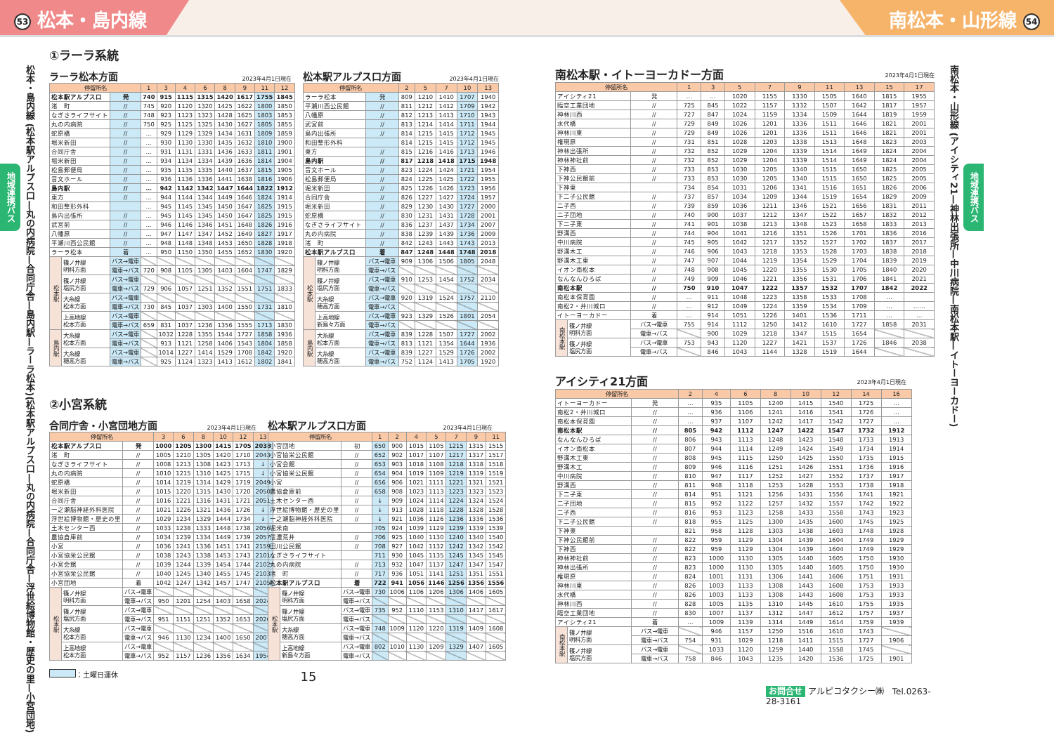53 松本・島内線 南松本・山形線 54
地域連携バス
松本・島内線 (松本駅アルプス口—丸の内病院—合同庁舎—島内駅—ラーラ松本)(松本駅アルプス口—丸の内病院—合同庁舎—浮世絵博物館・歴史の里—小宮団地)
①ラーラ系統
ラーラ松本方面
2023年4月1日現在
| 停留所名 | | | 1 | 3 | 4 | 6 | 8 | 9 | 11 | 12 |
| --- | --- | --- | --- | --- | --- | --- | --- | --- | --- | --- |
| 松本駅アルプス口 | | 発 | 740 | 915 | 1115 | 1315 | 1420 | 1617 | 1755 | 1845 |
| 渚 町 | | // | 745 | 920 | 1120 | 1320 | 1425 | 1622 | 1800 | 1850 |
| なぎさライフサイト | | // | 748 | 923 | 1123 | 1323 | 1428 | 1625 | 1803 | 1853 |
| 丸の内病院 | | // | 750 | 925 | 1125 | 1325 | 1430 | 1627 | 1805 | 1855 |
| 蛇原橋 | | // | … | 929 | 1129 | 1329 | 1434 | 1631 | 1809 | 1859 |
| 堀米新田 | | // | … | 930 | 1130 | 1330 | 1435 | 1632 | 1810 | 1900 |
| 合同庁舎 | | // | … | 931 | 1131 | 1331 | 1436 | 1633 | 1811 | 1901 |
| 堀米新田 | | // | … | 934 | 1134 | 1334 | 1439 | 1636 | 1814 | 1904 |
| 松島郵便局 | | // | … | 935 | 1135 | 1335 | 1440 | 1637 | 1815 | 1905 |
| 音文ホール | | // | … | 936 | 1136 | 1336 | 1441 | 1638 | 1816 | 1906 |
| 島内駅 | | // | … | 942 | 1142 | 1342 | 1447 | 1644 | 1822 | 1912 |
| 東方 | | // | … | 944 | 1144 | 1344 | 1449 | 1646 | 1824 | 1914 |
| 和田整形外科 | | | … | 945 | 1145 | 1345 | 1450 | 1647 | 1825 | 1915 |
| 島内出張所 | | // | … | 945 | 1145 | 1345 | 1450 | 1647 | 1825 | 1915 |
| 武宮前 | | // | … | 946 | 1146 | 1346 | 1451 | 1648 | 1826 | 1916 |
| 八幡原 | | // | … | 947 | 1147 | 1347 | 1452 | 1649 | 1827 | 1917 |
| 平瀬川西公民館 | | // | … | 948 | 1148 | 1348 | 1453 | 1650 | 1828 | 1918 |
| ラーラ松本 | | 着 | … | 950 | 1150 | 1350 | 1455 | 1652 | 1830 | 1920 |
| 松本駅 | 篠ノ井線 明科方面 | バス→電車 | | | | | | | | |
| | | 電車→バス | 720 | 908 | 1105 | 1305 | 1403 | 1604 | 1747 | 1829 |
| | 篠ノ井線 塩尻方面 | バス→電車 | | | | | | | | |
| | | 電車→バス | 729 | 906 | 1057 | 1251 | 1352 | 1551 | 1751 | 1833 |
| | 大糸線 松本方面 | バス→電車 | | | | | | | | |
| | | 電車→バス | 730 | 845 | 1037 | 1303 | 1400 | 1550 | 1731 | 1810 |
| | 上高地線 松本方面 | バス→電車 | | | | | | | | |
| | | 電車→バス | 659 | 831 | 1037 | 1236 | 1356 | 1555 | 1713 | 1830 |
| 島内駅 | 大糸線 松本方面 | バス→電車 | | 1032 | 1228 | 1355 | 1544 | 1727 | 1858 | 1936 |
| | | 電車→バス | | 913 | 1121 | 1258 | 1406 | 1543 | 1804 | 1858 |
| | 大糸線 穂高方面 | バス→電車 | | 1014 | 1227 | 1414 | 1529 | 1708 | 1842 | 1920 |
| | | 電車→バス | | 925 | 1124 | 1323 | 1413 | 1612 | 1802 | 1841 |
松本駅アルプス口方面
2023年4月1日現在
| 停留所名 | | | 2 | 5 | 7 | 10 | 13 |
| --- | --- | --- | --- | --- | --- | --- | --- |
| ラーラ松本 | | 発 | 809 | 1210 | 1410 | 1707 | 1940 |
| 平瀬川西公民館 | | // | 811 | 1212 | 1412 | 1709 | 1942 |
| 八幡原 | | // | 812 | 1213 | 1413 | 1710 | 1943 |
| 武宮前 | | // | 813 | 1214 | 1414 | 1711 | 1944 |
| 島内出張所 | | // | 814 | 1215 | 1415 | 1712 | 1945 |
| 和田整形外科 | | | 814 | 1215 | 1415 | 1712 | 1945 |
| 東方 | | // | 815 | 1216 | 1416 | 1713 | 1946 |
| 島内駅 | | // | 817 | 1218 | 1418 | 1715 | 1948 |
| 音文ホール | | // | 823 | 1224 | 1424 | 1721 | 1954 |
| 松島郵便局 | | // | 824 | 1225 | 1425 | 1722 | 1955 |
| 堀米新田 | | // | 825 | 1226 | 1426 | 1723 | 1956 |
| 合同庁舎 | | // | 826 | 1227 | 1427 | 1724 | 1957 |
| 堀米新田 | | // | 829 | 1230 | 1430 | 1727 | 2000 |
| 蛇原橋 | | // | 830 | 1231 | 1431 | 1728 | 2001 |
| なぎさライフサイト | | // | 836 | 1237 | 1437 | 1734 | 2007 |
| 丸の内病院 | | // | 838 | 1239 | 1439 | 1736 | 2009 |
| 渚 町 | | // | 842 | 1243 | 1443 | 1743 | 2013 |
| 松本駅アルプス口 | | 着 | 847 | 1248 | 1448 | 1748 | 2018 |
| 松本駅 | 篠ノ井線 明科方面 | バス→電車 | 909 | 1306 | 1506 | 1805 | 2048 |
| | | 電車→バス | | | | | |
| | 篠ノ井線 塩尻方面 | バス→電車 | 910 | 1253 | 1454 | 1752 | 2034 |
| | | 電車→バス | | | | | |
| | 大糸線 穂高方面 | バス→電車 | 920 | 1319 | 1524 | 1757 | 2110 |
| | | 電車→バス | | | | | |
| | 上高地線 新島々方面 | バス→電車 | 923 | 1329 | 1526 | 1801 | 2054 |
| | | 電車→バス | | | | | |
| 島内駅 | 大糸線 松本方面 | バス→電車 | 839 | 1228 | 1507 | 1727 | 2002 |
| | | 電車→バス | 813 | 1121 | 1354 | 1644 | 1936 |
| | 大糸線 穂高方面 | バス→電車 | 839 | 1227 | 1529 | 1726 | 2002 |
| | | 電車→バス | 752 | 1124 | 1413 | 1705 | 1920 |
②小宮系統
合同庁舎・小宮団地方面
2023年4月1日現在
| 停留所名 | | | 3 | 6 | 8 | 10 | 12 | 13 |
| --- | --- | --- | --- | --- | --- | --- | --- | --- |
| 松本駅アルプス口 | | 発 | 1000 | 1205 | 1300 | 1415 | 1705 | 2038 |
| 渚 町 | | // | 1005 | 1210 | 1305 | 1420 | 1710 | 2043 |
| なぎさライフサイト | | // | 1008 | 1213 | 1308 | 1423 | 1713 | ↓ |
| 丸の内病院 | | // | 1010 | 1215 | 1310 | 1425 | 1715 | ↓ |
| 蛇原橋 | | // | 1014 | 1219 | 1314 | 1429 | 1719 | 2049 |
| 堀米新田 | | // | 1015 | 1220 | 1315 | 1430 | 1720 | 2050 |
| 合同庁舎 | | // | 1016 | 1221 | 1316 | 1431 | 1721 | 2051 |
| 一之瀬脳神経外科医院 | | // | 1021 | 1226 | 1321 | 1436 | 1726 | ↓ |
| 浮世絵博物館・歴史の里 | | // | 1029 | 1234 | 1329 | 1444 | 1734 | ↓ |
| 土木センター西 | | // | 1033 | 1238 | 1333 | 1448 | 1738 | 2056 |
| 農協倉庫前 | | // | 1034 | 1239 | 1334 | 1449 | 1739 | 2057 |
| 小宮 | | // | 1036 | 1241 | 1336 | 1451 | 1741 | 2159 |
| 小宮協栄公民館 | | // | 1038 | 1243 | 1338 | 1453 | 1743 | 2101 |
| 小宮会館 | | // | 1039 | 1244 | 1339 | 1454 | 1744 | 2102 |
| 小宮協栄公民館 | | // | 1040 | 1245 | 1340 | 1455 | 1745 | 2103 |
| 小宮団地 | | 着 | 1042 | 1247 | 1342 | 1457 | 1747 | 2105 |
| 松本駅 | 篠ノ井線 明科方面 | バス→電車 | | | | | | |
| | | 電車→バス | 950 | 1201 | 1254 | 1403 | 1658 | 2024 |
| | 篠ノ井線 塩尻方面 | バス→電車 | | | | | | |
| | | 電車→バス | 951 | 1151 | 1251 | 1352 | 1653 | 2026 |
| | 大糸線 松本方面 | バス→電車 | | | | | | |
| | | 電車→バス | 946 | 1130 | 1234 | 1400 | 1650 | 2007 |
| | 上高地線 松本方面 | バス→電車 | | | | | | |
| | | 電車→バス | 952 | 1157 | 1236 | 1356 | 1634 | 1954 |
松本駅アルプス口方面
2023年4月1日現在
| 停留所名 | | | 1 | 2 | 4 | 5 | 7 | 9 | 11 |
| --- | --- | --- | --- | --- | --- | --- | --- | --- | --- |
| 小宮団地 | | 初 | 650 | 900 | 1015 | 1105 | 1215 | 1315 | 1515 |
| 小宮協栄公民館 | | // | 652 | 902 | 1017 | 1107 | 1217 | 1317 | 1517 |
| 小宮会館 | | // | 653 | 903 | 1018 | 1108 | 1218 | 1318 | 1518 |
| 小宮協栄公民館 | | // | 654 | 904 | 1019 | 1109 | 1219 | 1319 | 1519 |
| 小宮 | | // | 656 | 906 | 1021 | 1111 | 1221 | 1321 | 1521 |
| 農協倉庫前 | | // | 658 | 908 | 1023 | 1113 | 1223 | 1323 | 1523 |
| 土木センター西 | | // | ↓ | 909 | 1024 | 1114 | 1224 | 1324 | 1524 |
| 浮世絵博物館・歴史の里 | | // | ↓ | 913 | 1028 | 1118 | 1228 | 1328 | 1528 |
| 一之瀬脳神経外科医院 | | // | ↓ | 921 | 1036 | 1126 | 1236 | 1336 | 1536 |
| 堀米南 | | | 705 | 924 | 1039 | 1129 | 1239 | 1339 | 1539 |
| 信濃荒井 | | // | 706 | 925 | 1040 | 1130 | 1240 | 1340 | 1540 |
| 田川公民館 | | // | 708 | 927 | 1042 | 1132 | 1242 | 1342 | 1542 |
| なぎさライフサイト | | | 711 | 930 | 1045 | 1135 | 1245 | 1345 | 1545 |
| 丸の内病院 | | // | 713 | 932 | 1047 | 1137 | 1247 | 1347 | 1547 |
| 渚 町 | | // | 717 | 936 | 1051 | 1141 | 1251 | 1351 | 1551 |
| 松本駅アルプス口 | | 着 | 722 | 941 | 1056 | 1146 | 1256 | 1356 | 1556 |
| 松本駅 | 篠ノ井線 明科方面 | バス→電車 | 730 | 1006 | 1106 | 1206 | 1306 | 1406 | 1605 |
| | | 電車→バス | | | | | | | |
| | 篠ノ井線 塩尻方面 | バス→電車 | 735 | 952 | 1110 | 1153 | 1310 | 1417 | 1617 |
| | | 電車→バス | | | | | | | |
| | 大糸線 穂高方面 | バス→電車 | 748 | 1009 | 1120 | 1220 | 1319 | 1409 | 1608 |
| | | 電車→バス | | | | | | | |
| | 上高地線 新島々方面 | バス→電車 | 802 | 1010 | 1130 | 1209 | 1329 | 1407 | 1605 |
| | | 電車→バス | | | | | | | |
：土曜日運休 15
南松本駅・イトーヨーカドー方面
2023年4月1日現在
| 停留所名 | | | 1 | 3 | 5 | 7 | 9 | 11 | 13 | 15 | 17 |
| --- | --- | --- | --- | --- | --- | --- | --- | --- | --- | --- | --- |
| アイシティ21 | | 発 | … | … | 1020 | 1155 | 1330 | 1505 | 1640 | 1815 | 1955 |
| 臨空工業団地 | | // | 725 | 845 | 1022 | 1157 | 1332 | 1507 | 1642 | 1817 | 1957 |
| 神林川西 | | // | 727 | 847 | 1024 | 1159 | 1334 | 1509 | 1644 | 1819 | 1959 |
| 水代橋 | | // | 729 | 849 | 1026 | 1201 | 1336 | 1511 | 1646 | 1821 | 2001 |
| 神林川東 | | // | 729 | 849 | 1026 | 1201 | 1336 | 1511 | 1646 | 1821 | 2001 |
| 権現原 | | // | 731 | 851 | 1028 | 1203 | 1338 | 1513 | 1648 | 1823 | 2003 |
| 神林出張所 | | // | 732 | 852 | 1029 | 1204 | 1339 | 1514 | 1649 | 1824 | 2004 |
| 神林神社前 | | // | 732 | 852 | 1029 | 1204 | 1339 | 1514 | 1649 | 1824 | 2004 |
| 下神西 | | // | 733 | 853 | 1030 | 1205 | 1340 | 1515 | 1650 | 1825 | 2005 |
| 下神公民館前 | | // | 733 | 853 | 1030 | 1205 | 1340 | 1515 | 1650 | 1825 | 2005 |
| 下神東 | | | 734 | 854 | 1031 | 1206 | 1341 | 1516 | 1651 | 1826 | 2006 |
| 下二子公民館 | | // | 737 | 857 | 1034 | 1209 | 1344 | 1519 | 1654 | 1829 | 2009 |
| 二子西 | | // | 739 | 859 | 1036 | 1211 | 1346 | 1521 | 1656 | 1831 | 2011 |
| 二子団地 | | // | 740 | 900 | 1037 | 1212 | 1347 | 1522 | 1657 | 1832 | 2012 |
| 下二子東 | | // | 741 | 901 | 1038 | 1213 | 1348 | 1523 | 1658 | 1833 | 2013 |
| 野溝西 | | // | 744 | 904 | 1041 | 1216 | 1351 | 1526 | 1701 | 1836 | 2016 |
| 中川病院 | | // | 745 | 905 | 1042 | 1217 | 1352 | 1527 | 1702 | 1837 | 2017 |
| 野溝木工 | | // | 746 | 906 | 1043 | 1218 | 1353 | 1528 | 1703 | 1838 | 2018 |
| 野溝木工東 | | // | 747 | 907 | 1044 | 1219 | 1354 | 1529 | 1704 | 1839 | 2019 |
| イオン南松本 | | // | 748 | 908 | 1045 | 1220 | 1355 | 1530 | 1705 | 1840 | 2020 |
| なんなんひろば | | // | 749 | 909 | 1046 | 1221 | 1356 | 1531 | 1706 | 1841 | 2021 |
| 南松本駅 | | // | 750 | 910 | 1047 | 1222 | 1357 | 1532 | 1707 | 1842 | 2022 |
| 南松本保育園 | | // | … | 911 | 1048 | 1223 | 1358 | 1533 | 1708 | … | |
| 南松2・井川城口 | | // | … | 912 | 1049 | 1224 | 1359 | 1534 | 1709 | … | …… |
| イトーヨーカドー | | 着 | … | 914 | 1051 | 1226 | 1401 | 1536 | 1711 | … | … |
| 南松本駅 | 篠ノ井線 明科方面 | バス→電車 | 755 | 914 | 1112 | 1250 | 1412 | 1610 | 1727 | 1858 | 2031 |
| | | 電車→バス | | 900 | 1029 | 1218 | 1347 | 1515 | 1654 | | |
| | 篠ノ井線 塩尻方面 | バス→電車 | 753 | 943 | 1120 | 1227 | 1421 | 1537 | 1726 | 1846 | 2038 |
| | | 電車→バス | | 846 | 1043 | 1144 | 1328 | 1519 | 1644 | | |
アイシティ21方面
2023年4月1日現在
| 停留所名 | | | 2 | 4 | 6 | 8 | 10 | 12 | 14 | 16 |
| --- | --- | --- | --- | --- | --- | --- | --- | --- | --- | --- |
| イトーヨーカドー | | 発 | … | 935 | 1105 | 1240 | 1415 | 1540 | 1725 | … |
| 南松2・井川城口 | | // | … | 936 | 1106 | 1241 | 1416 | 1541 | 1726 | … |
| 南松本保育園 | | // | … | 937 | 1107 | 1242 | 1417 | 1542 | 1727 | … |
| 南松本駅 | | // | 805 | 942 | 1112 | 1247 | 1422 | 1547 | 1732 | 1912 |
| なんなんひろば | | // | 806 | 943 | 1113 | 1248 | 1423 | 1548 | 1733 | 1913 |
| イオン南松本 | | // | 807 | 944 | 1114 | 1249 | 1424 | 1549 | 1734 | 1914 |
| 野溝木工東 | | // | 808 | 945 | 1115 | 1250 | 1425 | 1550 | 1735 | 1915 |
| 野溝木工 | | // | 809 | 946 | 1116 | 1251 | 1426 | 1551 | 1736 | 1916 |
| 中川病院 | | // | 810 | 947 | 1117 | 1252 | 1427 | 1552 | 1737 | 1917 |
| 野溝西 | | // | 811 | 948 | 1118 | 1253 | 1428 | 1553 | 1738 | 1918 |
| 下二子東 | | // | 814 | 951 | 1121 | 1256 | 1431 | 1556 | 1741 | 1921 |
| 二子団地 | | // | 815 | 952 | 1122 | 1257 | 1432 | 1557 | 1742 | 1922 |
| 二子西 | | // | 816 | 953 | 1123 | 1258 | 1433 | 1558 | 1743 | 1923 |
| 下二子公民館 | | // | 818 | 955 | 1125 | 1300 | 1435 | 1600 | 1745 | 1925 |
| 下神東 | | | 821 | 958 | 1128 | 1303 | 1438 | 1603 | 1748 | 1928 |
| 下神公民館前 | | // | 822 | 959 | 1129 | 1304 | 1439 | 1604 | 1749 | 1929 |
| 下神西 | | // | 822 | 959 | 1129 | 1304 | 1439 | 1604 | 1749 | 1929 |
| 神林神社前 | | // | 823 | 1000 | 1130 | 1305 | 1440 | 1605 | 1750 | 1930 |
| 神林出張所 | | // | 823 | 1000 | 1130 | 1305 | 1440 | 1605 | 1750 | 1930 |
| 権現原 | | // | 824 | 1001 | 1131 | 1306 | 1441 | 1606 | 1751 | 1931 |
| 神林川東 | | // | 826 | 1003 | 1133 | 1308 | 1443 | 1608 | 1753 | 1933 |
| 水代橋 | | // | 826 | 1003 | 1133 | 1308 | 1443 | 1608 | 1753 | 1933 |
| 神林川西 | | // | 828 | 1005 | 1135 | 1310 | 1445 | 1610 | 1755 | 1935 |
| 臨空工業団地 | | // | 830 | 1007 | 1137 | 1312 | 1447 | 1612 | 1757 | 1937 |
| アイシティ21 | | 着 | … | 1009 | 1139 | 1314 | 1449 | 1614 | 1759 | 1939 |
| 南松本駅 | 篠ノ井線 明科方面 | バス→電車 | | 946 | 1157 | 1250 | 1516 | 1610 | 1743 | |
| | | 電車→バス | 754 | 931 | 1029 | 1218 | 1411 | 1515 | 1727 | 1906 |
| | 篠ノ井線 塩尻方面 | バス→電車 | | 1033 | 1120 | 1259 | 1440 | 1558 | 1745 | |
| | | 電車→バス | 758 | 846 | 1043 | 1235 | 1420 | 1536 | 1725 | 1901 |
お問合せ アルピコタクシー㈱　Tel.0263-28-3161
地域連携バス
南松本・山形線 (アイシティ21—神林出張所—中川病院—南松本駅—イトーヨーカドー)